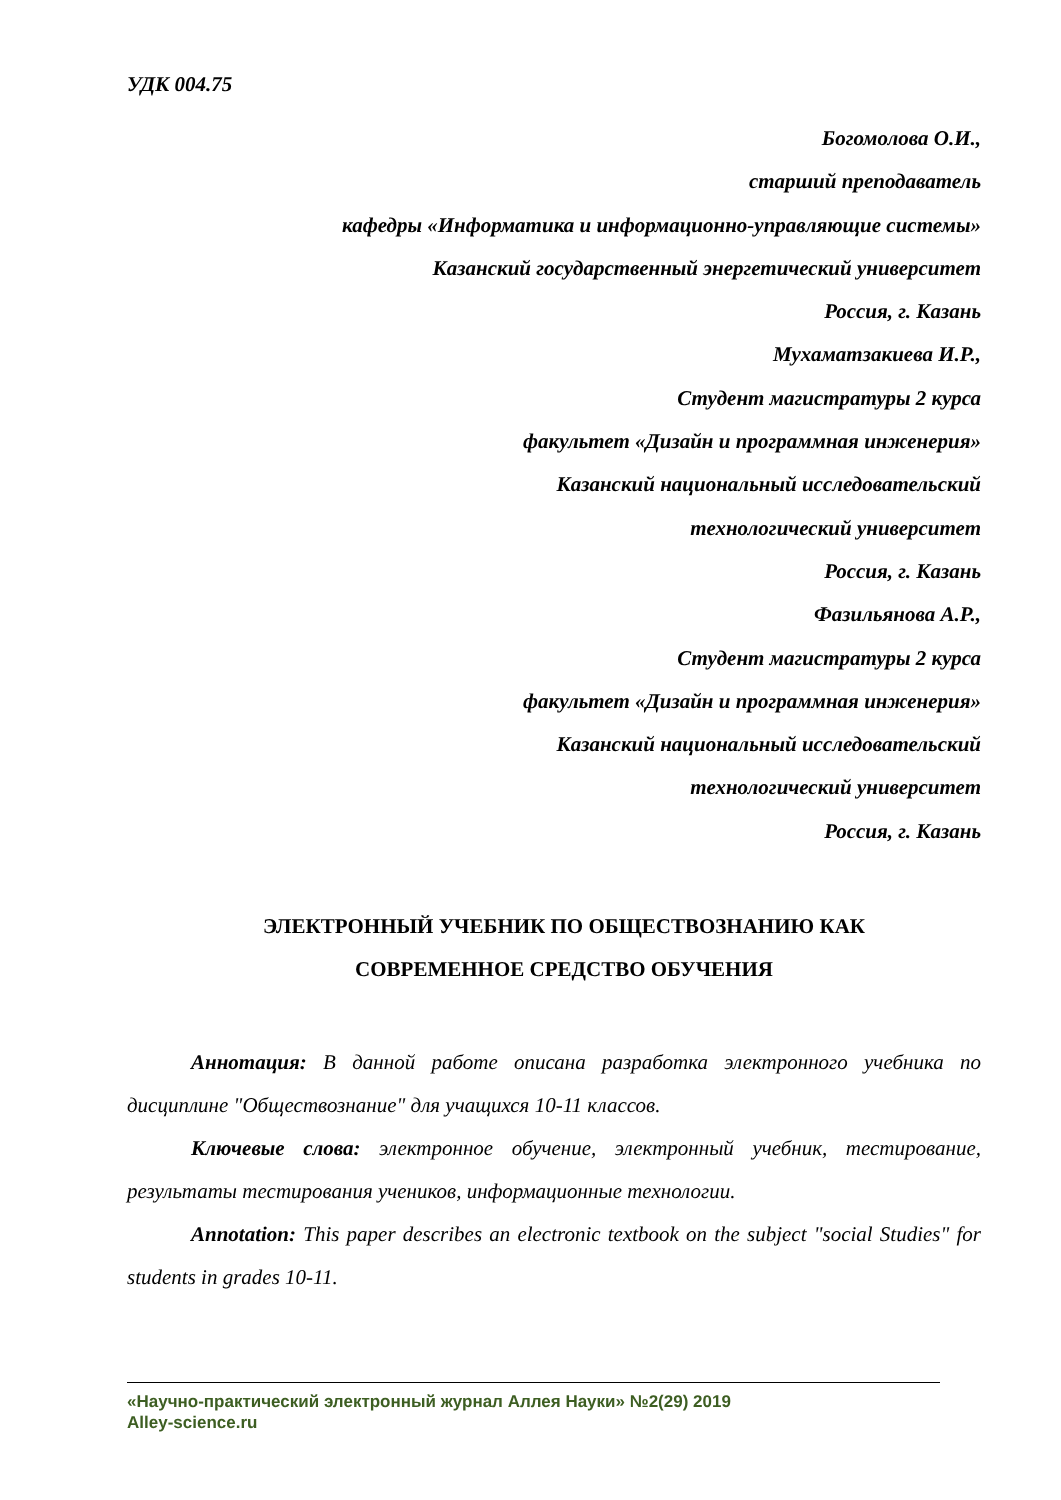УДК 004.75
Богомолова О.И.,
старший преподаватель
кафедры «Информатика и информационно-управляющие системы»
Казанский государственный энергетический университет
Россия, г. Казань
Мухаматзакиева И.Р.,
Студент магистратуры 2 курса
факультет «Дизайн и программная инженерия»
Казанский национальный исследовательский
технологический университет
Россия, г. Казань
Фазильянова А.Р.,
Студент магистратуры 2 курса
факультет «Дизайн и программная инженерия»
Казанский национальный исследовательский
технологический университет
Россия, г. Казань
ЭЛЕКТРОННЫЙ УЧЕБНИК ПО ОБЩЕСТВОЗНАНИЮ КАК
СОВРЕМЕННОЕ СРЕДСТВО ОБУЧЕНИЯ
Аннотация: В данной работе описана разработка электронного учебника по дисциплине "Обществознание" для учащихся 10-11 классов.
Ключевые слова: электронное обучение, электронный учебник, тестирование, результаты тестирования учеников, информационные технологии.
Annotation: This paper describes an electronic textbook on the subject "social Studies" for students in grades 10-11.
«Научно-практический электронный журнал Аллея Науки» №2(29) 2019
Alley-science.ru